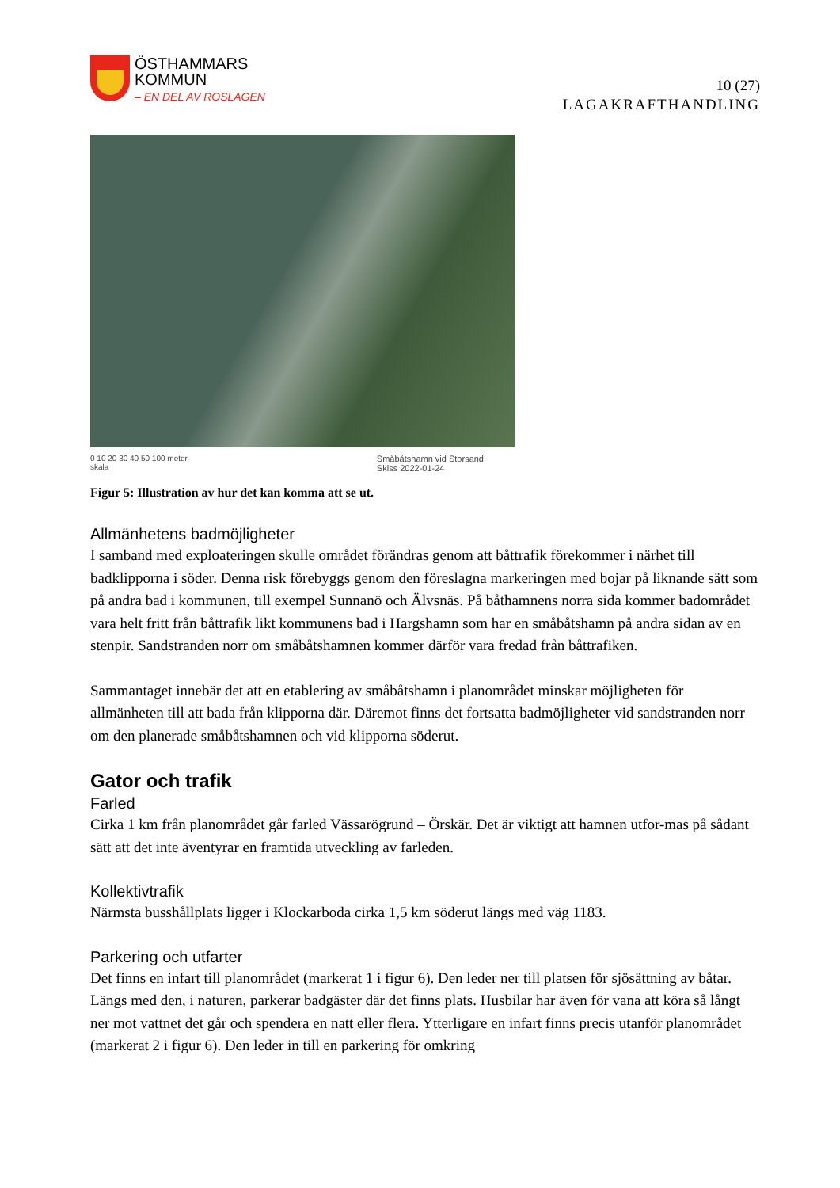ÖSTHAMMARS
KOMMUN
– EN DEL AV ROSLAGEN
10 (27)
LAGAKRAFTHANDLING
0 10 20 30 40 50 100 meter
skala Småbåtshamn vid Storsand
Skiss 2022-01-24
Figur 5: Illustration av hur det kan komma att se ut.
Allmänhetens badmöjligheter
I samband med exploateringen skulle området förändras genom att båttrafik förekommer i närhet till badklipporna i söder. Denna risk förebyggs genom den föreslagna markeringen med bojar på liknande sätt som på andra bad i kommunen, till exempel Sunnanö och Älvsnäs. På båthamnens norra sida kommer badområdet vara helt fritt från båttrafik likt kommunens bad i Hargshamn som har en småbåtshamn på andra sidan av en stenpir. Sandstranden norr om småbåtshamnen kommer därför vara fredad från båttrafiken.
Sammantaget innebär det att en etablering av småbåtshamn i planområdet minskar möjligheten för allmänheten till att bada från klipporna där. Däremot finns det fortsatta badmöjligheter vid sandstranden norr om den planerade småbåtshamnen och vid klipporna söderut.
Gator och trafik
Farled
Cirka 1 km från planområdet går farled Vässarögrund – Örskär. Det är viktigt att hamnen utfor-mas på sådant sätt att det inte äventyrar en framtida utveckling av farleden.
Kollektivtrafik
Närmsta busshållplats ligger i Klockarboda cirka 1,5 km söderut längs med väg 1183.
Parkering och utfarter
Det finns en infart till planområdet (markerat 1 i figur 6). Den leder ner till platsen för sjösättning av båtar. Längs med den, i naturen, parkerar badgäster där det finns plats. Husbilar har även för vana att köra så långt ner mot vattnet det går och spendera en natt eller flera. Ytterligare en infart finns precis utanför planområdet (markerat 2 i figur 6). Den leder in till en parkering för omkring